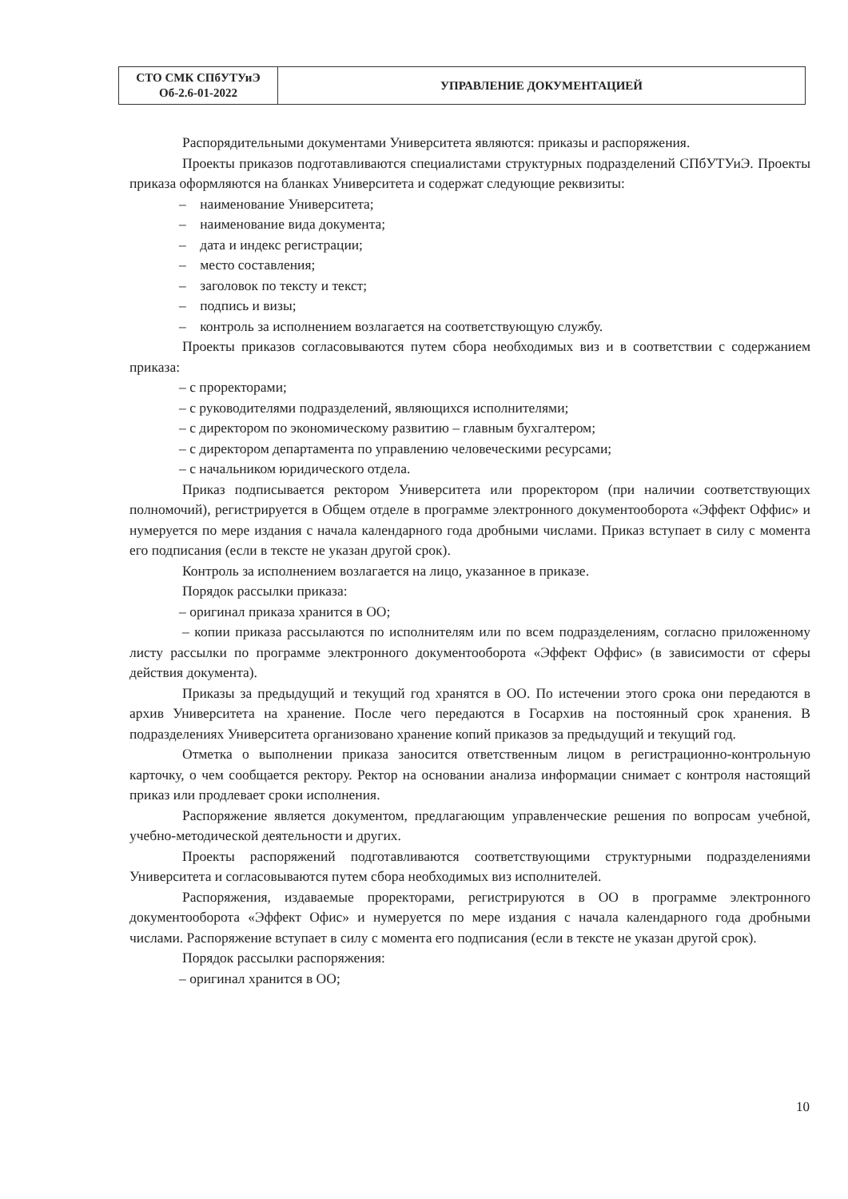| СТО СМК СПбУТУиЭ Об-2.6-01-2022 | УПРАВЛЕНИЕ ДОКУМЕНТАЦИЕЙ |
Распорядительными документами Университета являются: приказы и распоряжения.
Проекты приказов подготавливаются специалистами структурных подразделений СПбУТУиЭ. Проекты приказа оформляются на бланках Университета и содержат следующие реквизиты:
– наименование Университета;
– наименование вида документа;
– дата и индекс регистрации;
– место составления;
– заголовок по тексту и текст;
– подпись и визы;
– контроль за исполнением возлагается на соответствующую службу.
Проекты приказов согласовываются путем сбора необходимых виз и в соответствии с содержанием приказа:
– с проректорами;
– с руководителями подразделений, являющихся исполнителями;
– с директором по экономическому развитию – главным бухгалтером;
– с директором департамента по управлению человеческими ресурсами;
– с начальником юридического отдела.
Приказ подписывается ректором Университета или проректором (при наличии соответствующих полномочий), регистрируется в Общем отделе в программе электронного документооборота «Эффект Оффис» и нумеруется по мере издания с начала календарного года дробными числами. Приказ вступает в силу с момента его подписания (если в тексте не указан другой срок).
Контроль за исполнением возлагается на лицо, указанное в приказе.
Порядок рассылки приказа:
– оригинал приказа хранится в ОО;
– копии приказа рассылаются по исполнителям или по всем подразделениям, согласно приложенному листу рассылки по программе электронного документооборота «Эффект Оффис» (в зависимости от сферы действия документа).
Приказы за предыдущий и текущий год хранятся в ОО. По истечении этого срока они передаются в архив Университета на хранение. После чего передаются в Госархив на постоянный срок хранения. В подразделениях Университета организовано хранение копий приказов за предыдущий и текущий год.
Отметка о выполнении приказа заносится ответственным лицом в регистрационно-контрольную карточку, о чем сообщается ректору. Ректор на основании анализа информации снимает с контроля настоящий приказ или продлевает сроки исполнения.
Распоряжение является документом, предлагающим управленческие решения по вопросам учебной, учебно-методической деятельности и других.
Проекты распоряжений подготавливаются соответствующими структурными подразделениями Университета и согласовываются путем сбора необходимых виз исполнителей.
Распоряжения, издаваемые проректорами, регистрируются в ОО в программе электронного документооборота «Эффект Офис» и нумеруется по мере издания с начала календарного года дробными числами. Распоряжение вступает в силу с момента его подписания (если в тексте не указан другой срок).
Порядок рассылки распоряжения:
– оригинал хранится в ОО;
10